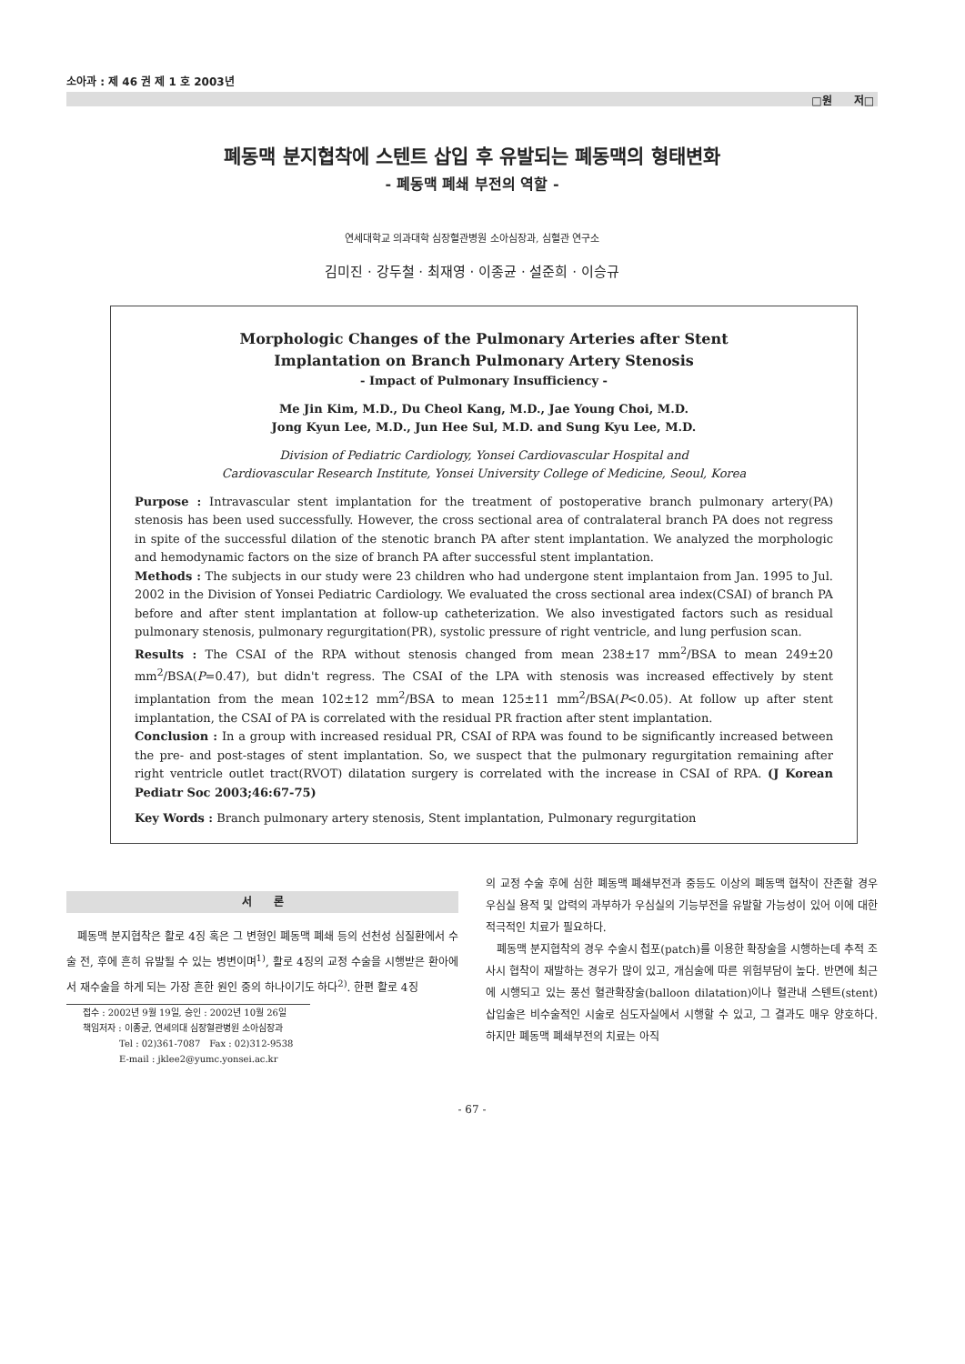소아과 : 제 46 권 제 1 호 2003년
□원　　저□
폐동맥 분지협착에 스텐트 삽입 후 유발되는 폐동맥의 형태변화
- 폐동맥 폐쇄 부전의 역할 -
연세대학교 의과대학 심장혈관병원 소아심장과, 심혈관 연구소
김미진 · 강두철 · 최재영 · 이종균 · 설준희 · 이승규
Morphologic Changes of the Pulmonary Arteries after Stent
Implantation on Branch Pulmonary Artery Stenosis
- Impact of Pulmonary Insufficiency -
Me Jin Kim, M.D., Du Cheol Kang, M.D., Jae Young Choi, M.D.
Jong Kyun Lee, M.D., Jun Hee Sul, M.D. and Sung Kyu Lee, M.D.
Division of Pediatric Cardiology, Yonsei Cardiovascular Hospital and
Cardiovascular Research Institute, Yonsei University College of Medicine, Seoul, Korea
Purpose : Intravascular stent implantation for the treatment of postoperative branch pulmonary artery(PA) stenosis has been used successfully. However, the cross sectional area of contralateral branch PA does not regress in spite of the successful dilation of the stenotic branch PA after stent implantation. We analyzed the morphologic and hemodynamic factors on the size of branch PA after successful stent implantation.
Methods : The subjects in our study were 23 children who had undergone stent implantaion from Jan. 1995 to Jul. 2002 in the Division of Yonsei Pediatric Cardiology. We evaluated the cross sectional area index(CSAI) of branch PA before and after stent implantation at follow-up catheterization. We also investigated factors such as residual pulmonary stenosis, pulmonary regurgitation(PR), systolic pressure of right ventricle, and lung perfusion scan.
Results : The CSAI of the RPA without stenosis changed from mean 238±17 mm<sup>2</sup>/BSA to mean 249±20 mm<sup>2</sup>/BSA(P=0.47), but didn't regress. The CSAI of the LPA with stenosis was increased effectively by stent implantation from the mean 102±12 mm<sup>2</sup>/BSA to mean 125±11 mm<sup>2</sup>/BSA(P<0.05). At follow up after stent implantation, the CSAI of PA is correlated with the residual PR fraction after stent implantation.
Conclusion : In a group with increased residual PR, CSAI of RPA was found to be significantly increased between the pre- and post-stages of stent implantation. So, we suspect that the pulmonary regurgitation remaining after right ventricle outlet tract(RVOT) dilatation surgery is correlated with the increase in CSAI of RPA. (J Korean Pediatr Soc 2003;46:67-75)
Key Words : Branch pulmonary artery stenosis, Stent implantation, Pulmonary regurgitation
서　　론
　폐동맥 분지협착은 활로 4징 혹은 그 변형인 폐동맥 폐쇄 등의 선천성 심질환에서 수술 전, 후에 흔히 유발될 수 있는 병변이며<sup>1)</sup>, 활로 4징의 교정 수술을 시행받은 환아에서 재수술을 하게 되는 가장 흔한 원인 중의 하나이기도 하다<sup>2)</sup>. 한편 활로 4징
접수 : 2002년 9월 19일, 승인 : 2002년 10월 26일
책임저자 : 이종균, 연세의대 심장혈관병원 소아심장과
　　　　Tel : 02)361-7087　Fax : 02)312-9538
　　　　E-mail : jklee2@yumc.yonsei.ac.kr
의 교정 수술 후에 심한 폐동맥 폐쇄부전과 중등도 이상의 폐동맥 협착이 잔존할 경우 우심실 용적 및 압력의 과부하가 우심실의 기능부전을 유발할 가능성이 있어 이에 대한 적극적인 치료가 필요하다.
　폐동맥 분지협착의 경우 수술시 첩포(patch)를 이용한 확장술을 시행하는데 추적 조사시 협착이 재발하는 경우가 많이 있고, 개심술에 따른 위험부담이 높다. 반면에 최근에 시행되고 있는 풍선 혈관확장술(balloon dilatation)이나 혈관내 스텐트(stent) 삽입술은 비수술적인 시술로 심도자실에서 시행할 수 있고, 그 결과도 매우 양호하다. 하지만 폐동맥 폐쇄부전의 치료는 아직
- 67 -